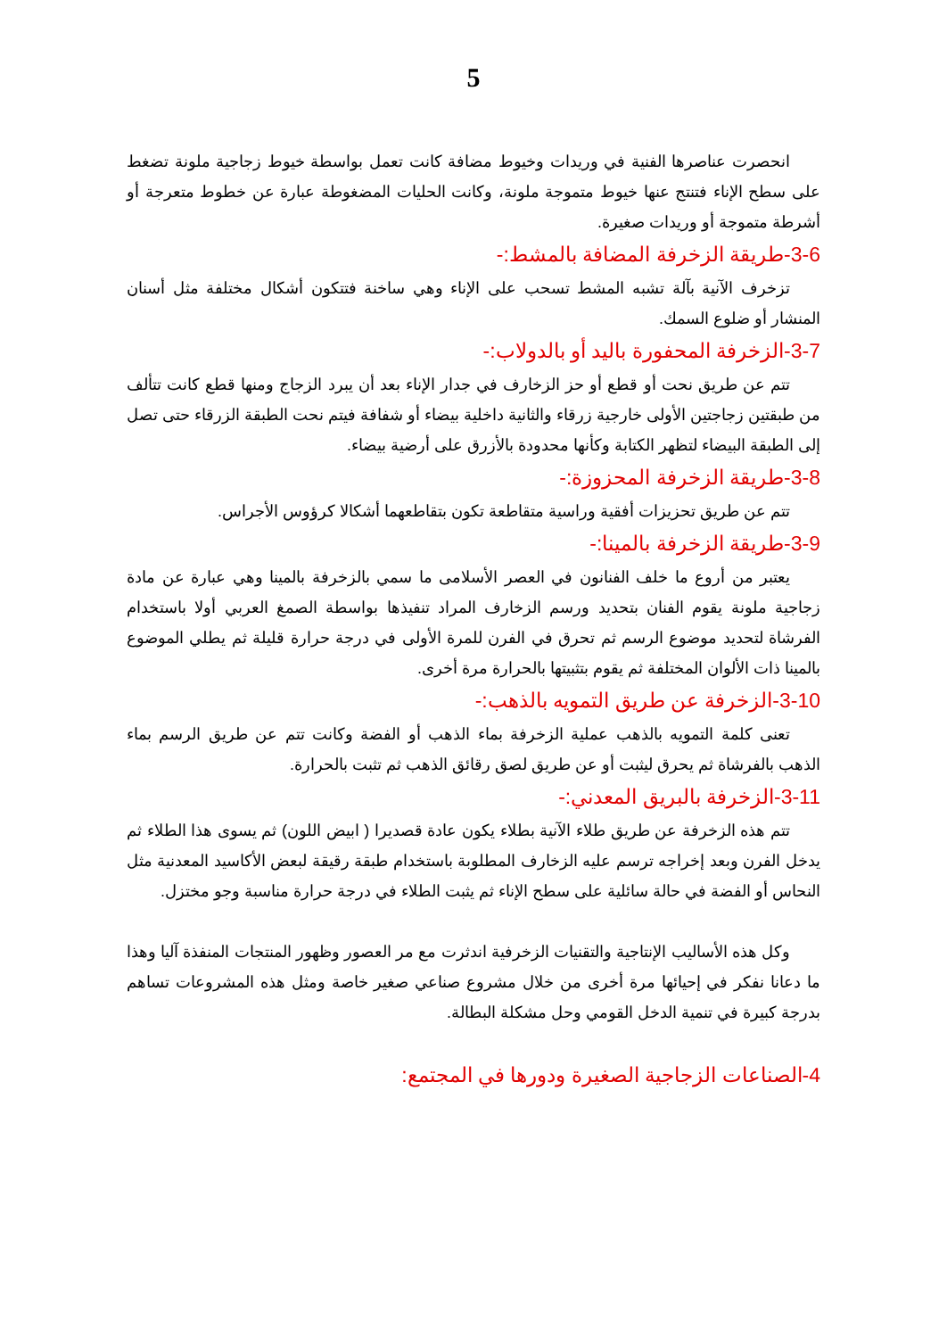5
انحصرت عناصرها الفنية في وريدات وخيوط مضافة كانت تعمل بواسطة خيوط زجاجية ملونة تضغط على سطح الإناء فتنتج عنها خيوط متموجة ملونة، وكانت الحليات المضغوطة عبارة عن خطوط متعرجة أو أشرطة متموجة أو وريدات صغيرة.
3-6-طريقة الزخرفة المضافة بالمشط:-
تزخرف الآنية بآلة تشبه المشط تسحب على الإناء وهي ساخنة فتتكون أشكال مختلفة مثل أسنان المنشار أو ضلوع السمك.
3-7-الزخرفة المحفورة باليد أو بالدولاب:-
تتم عن طريق نحت أو قطع أو حز الزخارف في جدار الإناء بعد أن يبرد الزجاج ومنها قطع كانت تتألف من طبقتين زجاجتين الأولى خارجية زرقاء والثانية داخلية بيضاء أو شفافة فيتم نحت الطبقة الزرقاء حتى تصل إلى الطبقة البيضاء لتظهر الكتابة وكأنها محدودة بالأزرق على أرضية بيضاء.
3-8-طريقة الزخرفة المحزوزة:-
تتم عن طريق تحزيزات أفقية وراسية متقاطعة تكون بتقاطعهما أشكالا كرؤوس الأجراس.
3-9-طريقة الزخرفة بالمينا:-
يعتبر من أروع ما خلف الفنانون في العصر الأسلامى ما سمي بالزخرفة بالمينا وهي عبارة عن مادة زجاجية ملونة يقوم الفنان بتحديد ورسم الزخارف المراد تنفيذها بواسطة الصمغ العربي أولا باستخدام الفرشاة لتحديد موضوع الرسم ثم تحرق في الفرن للمرة الأولى في درجة حرارة قليلة ثم يطلي الموضوع بالمينا ذات الألوان المختلفة ثم يقوم بتثبيتها بالحرارة مرة أخرى.
3-10-الزخرفة عن طريق التمويه بالذهب:-
تعنى كلمة التمويه بالذهب عملية الزخرفة بماء الذهب أو الفضة وكانت تتم عن طريق الرسم بماء الذهب بالفرشاة ثم يحرق ليثبت أو عن طريق لصق رقائق الذهب ثم تثبت بالحرارة.
3-11-الزخرفة بالبريق المعدني:-
تتم هذه الزخرفة عن طريق طلاء الآنية بطلاء يكون عادة قصديرا ( ابيض اللون) ثم يسوى هذا الطلاء ثم يدخل الفرن وبعد إخراجه ترسم عليه الزخارف المطلوبة باستخدام طبقة رقيقة لبعض الأكاسيد المعدنية مثل النحاس أو الفضة في حالة سائلية على سطح الإناء ثم يثبت الطلاء في درجة حرارة مناسبة وجو مختزل.
وكل هذه الأساليب الإنتاجية والتقنيات الزخرفية اندثرت مع مر العصور وظهور المنتجات المنفذة آليا وهذا ما دعانا نفكر في إحيائها مرة أخرى من خلال مشروع صناعي صغير خاصة ومثل هذه المشروعات تساهم بدرجة كبيرة في تنمية الدخل القومي وحل مشكلة البطالة.
4-الصناعات الزجاجية الصغيرة ودورها في المجتمع: